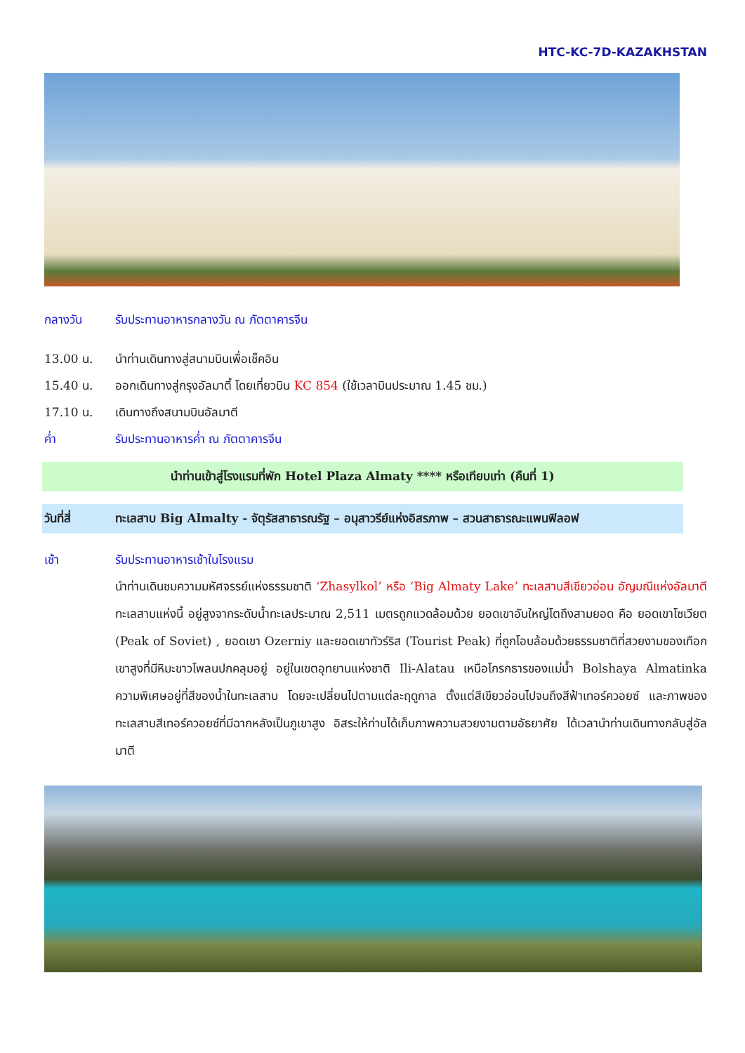HTC-KC-7D-KAZAKHSTAN
กลางวัน รับประทานอาหารกลางวัน ณ ภัตตาคารจีน
13.00 น. นำท่านเดินทางสู่สนามบินเพื่อเช็คอิน
15.40 น. ออกเดินทางสู่กรุงอัลมาตี้ โดยเที่ยวบิน KC 854 (ใช้เวลาบินประมาณ 1.45 ชม.)
17.10 น. เดินทางถึงสนามบินอัลมาตี
ค่ำ รับประทานอาหารค่ำ ณ ภัตตาคารจีน
นำท่านเข้าสู่โรงแรมที่พัก Hotel Plaza Almaty **** หรือเทียบเท่า (คืนที่ 1)
วันที่สี่ ทะเลสาบ Big Almalty - จัตุรัสสาธารณรัฐ – อนุสาวรีย์แห่งอิสรภาพ – สวนสาธารณะแพนฟิลอฟ
เช้า รับประทานอาหารเช้าในโรงแรม
นำท่านเดินชมความมหัศจรรย์แห่งธรรมชาติ ‘Zhasylkol’ หรือ ‘Big Almaty Lake’ ทะเลสาบสีเขียวอ่อน อัญมณีแห่งอัลมาตี ทะเลสาบแห่งนี้ อยู่สูงจากระดับน้ำทะเลประมาณ 2,511 เมตรถูกแวดล้อมด้วย ยอดเขาอันใหญ่โตถึงสามยอด คือ ยอดเขาโซเวียต (Peak of Soviet) , ยอดเขา Ozerniy และยอดเขาทัวร์ริส (Tourist Peak) ที่ถูกโอบล้อมด้วยธรรมชาติที่สวยงามของเทือกเขาสูงที่มีหิมะขาวโพลนปกคลุมอยู่ อยู่ในเขตอุทยานแห่งชาติ Ili-Alatau เหนือโกรกธารของแม่น้ำ Bolshaya Almatinka ความพิเศษอยู่ที่สีของน้ำในทะเลสาบ โดยจะเปลี่ยนไปตามแต่ละฤดูกาล ตั้งแต่สีเขียวอ่อนไปจนถึงสีฟ้าเทอร์ควอยซ์ และภาพของทะเลสาบสีเทอร์ควอยซ์ที่มีฉากหลังเป็นภูเขาสูง อิสระให้ท่านได้เก็บภาพความสวยงามตามอัธยาศัย ได้เวลานำท่านเดินทางกลับสู่อัลมาตี